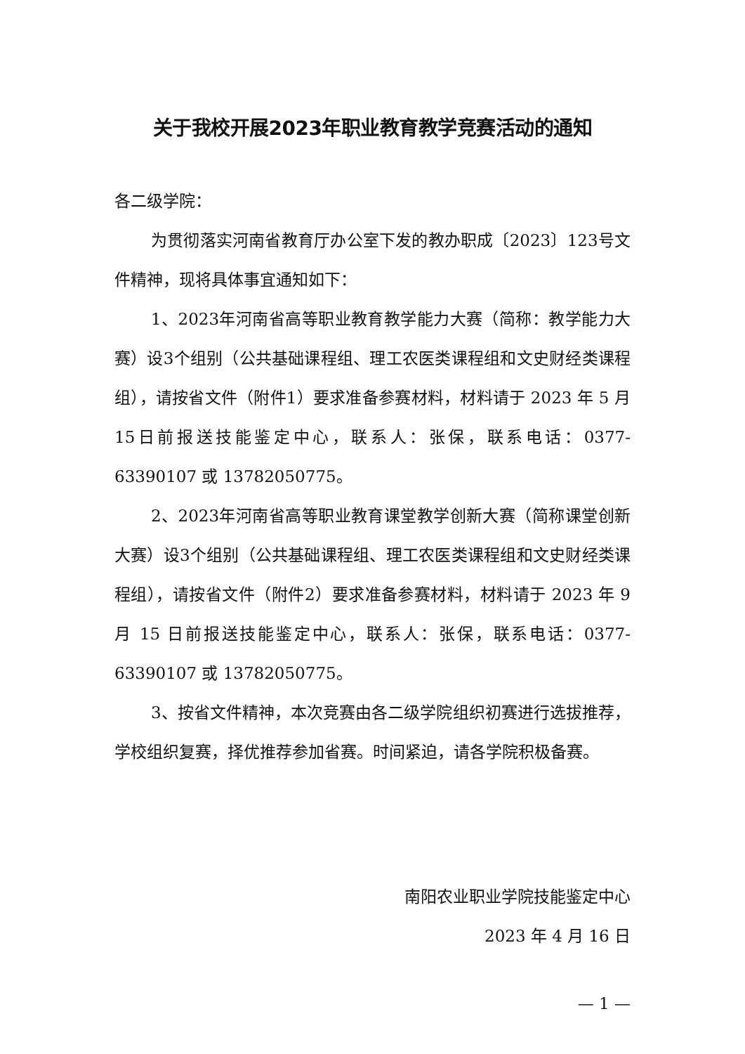关于我校开展2023年职业教育教学竞赛活动的通知
各二级学院：
为贯彻落实河南省教育厅办公室下发的教办职成〔2023〕123号文件精神，现将具体事宜通知如下：
1、2023年河南省高等职业教育教学能力大赛（简称：教学能力大赛）设3个组别（公共基础课程组、理工农医类课程组和文史财经类课程组），请按省文件（附件1）要求准备参赛材料，材料请于 2023 年 5 月 15日前报送技能鉴定中心，联系人：张保，联系电话：0377-63390107 或 13782050775。
2、2023年河南省高等职业教育课堂教学创新大赛（简称课堂创新大赛）设3个组别（公共基础课程组、理工农医类课程组和文史财经类课程组），请按省文件（附件2）要求准备参赛材料，材料请于 2023 年 9月 15 日前报送技能鉴定中心，联系人：张保，联系电话：0377-63390107 或 13782050775。
3、按省文件精神，本次竞赛由各二级学院组织初赛进行选拔推荐，学校组织复赛，择优推荐参加省赛。时间紧迫，请各学院积极备赛。
南阳农业职业学院技能鉴定中心
2023 年 4 月 16 日
— 1 —